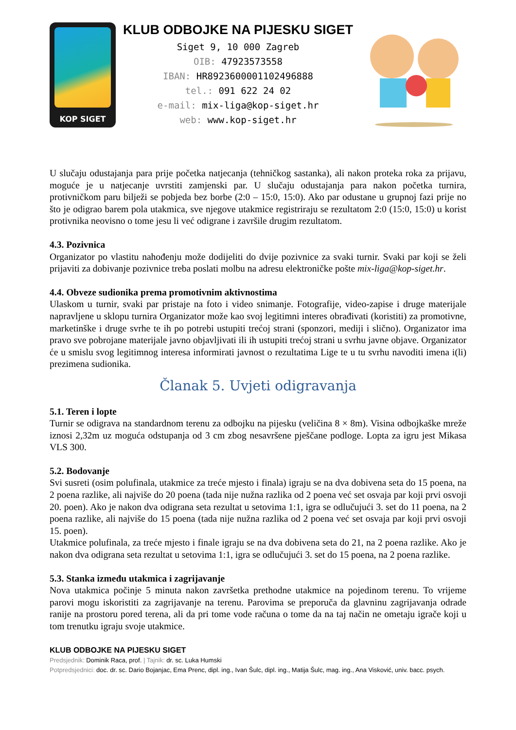KOP SIGET
KLUB ODBOJKE NA PIJESKU SIGET
Siget 9, 10 000 Zagreb
OIB: 47923573558
IBAN: HR8923600001102496888
tel.: 091 622 24 02
e-mail: mix-liga@kop-siget.hr
web: www.kop-siget.hr
U slučaju odustajanja para prije početka natjecanja (tehničkog sastanka), ali nakon proteka roka za prijavu, moguće je u natjecanje uvrstiti zamjenski par. U slučaju odustajanja para nakon početka turnira, protivničkom paru bilježi se pobjeda bez borbe (2:0 – 15:0, 15:0). Ako par odustane u grupnoj fazi prije no što je odigrao barem pola utakmica, sve njegove utakmice registriraju se rezultatom 2:0 (15:0, 15:0) u korist protivnika neovisno o tome jesu li već odigrane i završile drugim rezultatom.
4.3. Pozivnica
Organizator po vlastitu nahođenju može dodijeliti do dvije pozivnice za svaki turnir. Svaki par koji se želi prijaviti za dobivanje pozivnice treba poslati molbu na adresu elektroničke pošte mix-liga@kop-siget.hr.
4.4. Obveze sudionika prema promotivnim aktivnostima
Ulaskom u turnir, svaki par pristaje na foto i video snimanje. Fotografije, video-zapise i druge materijale napravljene u sklopu turnira Organizator može kao svoj legitimni interes obrađivati (koristiti) za promotivne, marketinške i druge svrhe te ih po potrebi ustupiti trećoj strani (sponzori, mediji i slično). Organizator ima pravo sve pobrojane materijale javno objavljivati ili ih ustupiti trećoj strani u svrhu javne objave. Organizator će u smislu svog legitimnog interesa informirati javnost o rezultatima Lige te u tu svrhu navoditi imena i(li) prezimena sudionika.
Članak 5. Uvjeti odigravanja
5.1. Teren i lopte
Turnir se odigrava na standardnom terenu za odbojku na pijesku (veličina 8 × 8m). Visina odbojkaške mreže iznosi 2,32m uz moguća odstupanja od 3 cm zbog nesavršene pješčane podloge. Lopta za igru jest Mikasa VLS 300.
5.2. Bodovanje
Svi susreti (osim polufinala, utakmice za treće mjesto i finala) igraju se na dva dobivena seta do 15 poena, na 2 poena razlike, ali najviše do 20 poena (tada nije nužna razlika od 2 poena već set osvaja par koji prvi osvoji 20. poen). Ako je nakon dva odigrana seta rezultat u setovima 1:1, igra se odlučujući 3. set do 11 poena, na 2 poena razlike, ali najviše do 15 poena (tada nije nužna razlika od 2 poena već set osvaja par koji prvi osvoji 15. poen).
Utakmice polufinala, za treće mjesto i finale igraju se na dva dobivena seta do 21, na 2 poena razlike. Ako je nakon dva odigrana seta rezultat u setovima 1:1, igra se odlučujući 3. set do 15 poena, na 2 poena razlike.
5.3. Stanka između utakmica i zagrijavanje
Nova utakmica počinje 5 minuta nakon završetka prethodne utakmice na pojedinom terenu. To vrijeme parovi mogu iskoristiti za zagrijavanje na terenu. Parovima se preporuča da glavninu zagrijavanja odrade ranije na prostoru pored terena, ali da pri tome vode računa o tome da na taj način ne ometaju igrače koji u tom trenutku igraju svoje utakmice.
KLUB ODBOJKE NA PIJESKU SIGET
Predsjednik: Dominik Raca, prof. | Tajnik: dr. sc. Luka Humski
Potpredsjednici: doc. dr. sc. Dario Bojanjac, Ema Prenc, dipl. ing., Ivan Šulc, dipl. ing., Matija Šulc, mag. ing., Ana Visković, univ. bacc. psych.